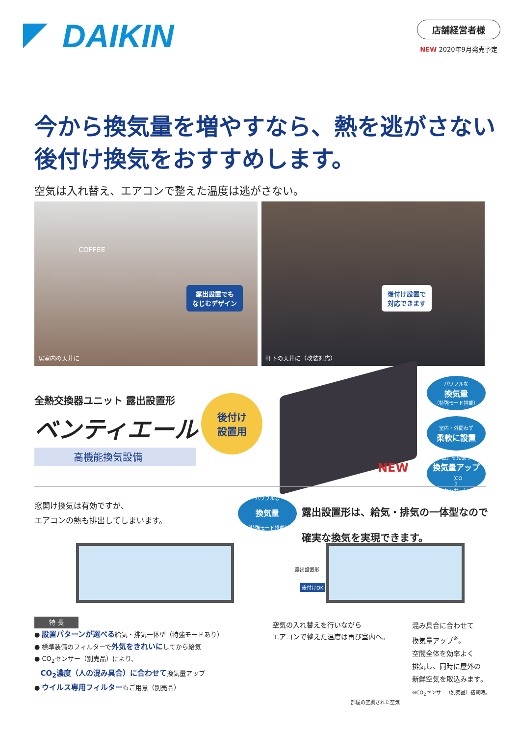DAIKIN
店舗経営者様
NEW 2020年9月発売予定
今から換気量を増やすなら、熱を逃がさない
後付け換気をおすすめします。
空気は入れ替え、エアコンで整えた温度は逃がさない。
露出設置でも
なじむデザイン
COFFEE
居室内の天井に
後付け設置で
対応できます
軒下の天井に（改装対応）
全熱交換器ユニット 露出設置形
ベンティエール
高機能換気設備
後付け
設置用
パワフルな
換気量
（特強モード搭載）
室内・外問わず
柔軟に設置
「密」を見張って
換気量アップ
（CO<sub>2</sub>センサー）
NEW
窓開け換気は有効ですが、
エアコンの熱も排出してしまいます。
パワフルな 換気量 （特強モード搭載） 露出設置形は、給気・排気の一体型なので
確実な換気を実現できます。
露出設置形
後付けOK
特 長
● 設置パターンが選べる給気・排気一体型（特強モードあり）
● 標準装備のフィルターで外気をきれいにしてから給気
● CO<sub>2</sub>センサー（別売品）により、
CO<sub>2</sub>濃度（人の混み具合）に合わせて換気量アップ
● ウイルス専用フィルターもご用意（別売品）
空気の入れ替えを行いながら
エアコンで整えた温度は再び室内へ。
部屋の空調された空気
混み具合に合わせて
換気量アップ<sup>※</sup>。
空間全体を効率よく
排気し、同時に屋外の
新鮮空気を取込みます。
※CO<sub>2</sub>センサー（別売品）搭載時。